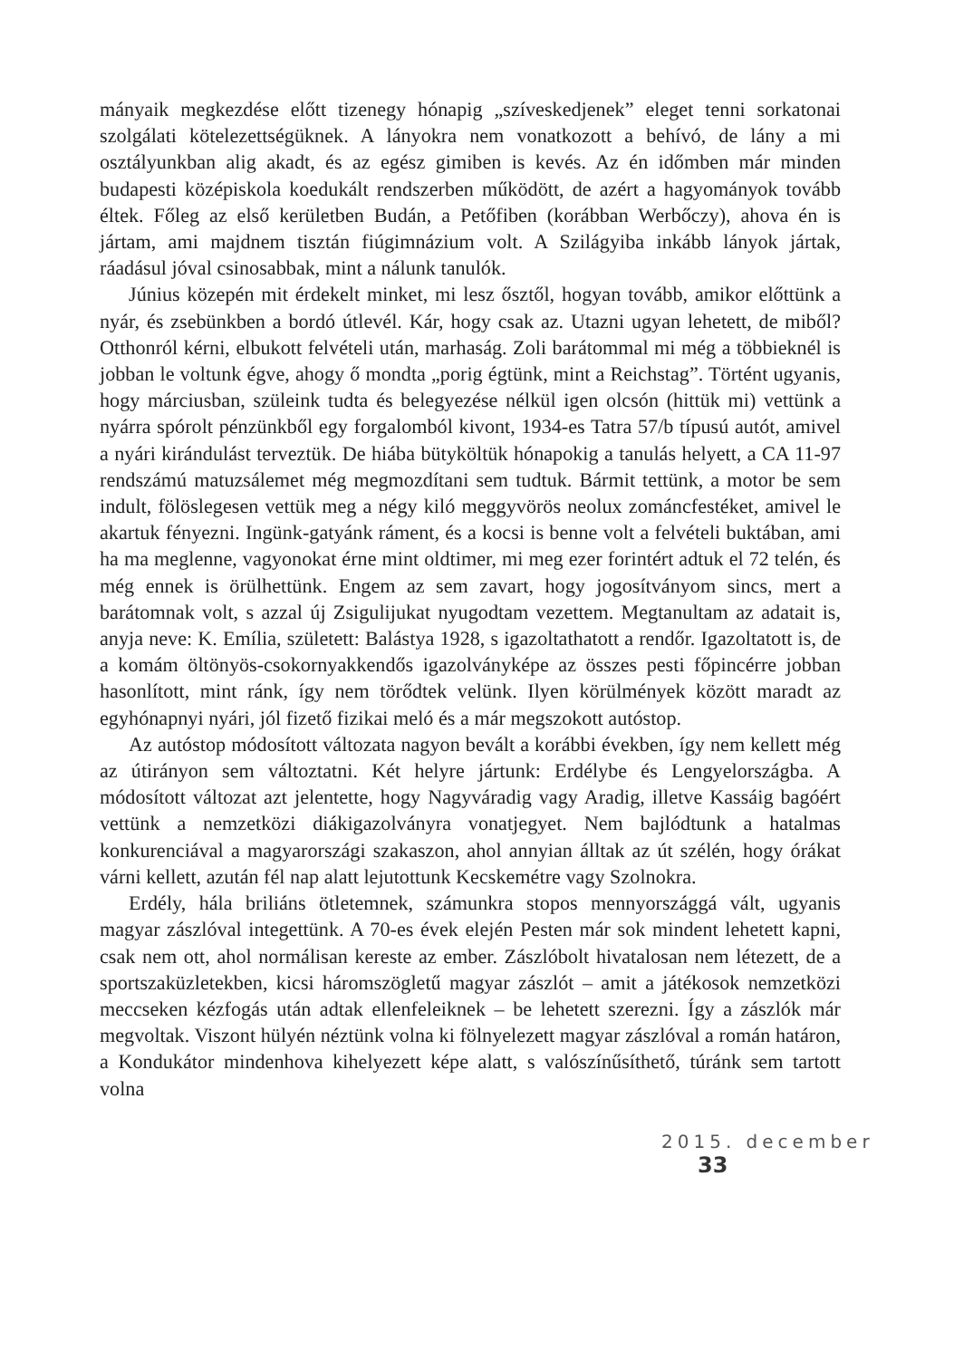mányaik megkezdése előtt tizenegy hónapig „szíveskedjenek” eleget tenni sorkatonai szolgálati kötelezettségüknek. A lányokra nem vonatkozott a behívó, de lány a mi osztályunkban alig akadt, és az egész gimiben is kevés. Az én időmben már minden budapesti középiskola koedukált rendszerben működött, de azért a hagyományok tovább éltek. Főleg az első kerületben Budán, a Petőfiben (korábban Werbőczy), ahova én is jártam, ami majdnem tisztán fiúgimnázium volt. A Szilágyiba inkább lányok jártak, ráadásul jóval csinosabbak, mint a nálunk tanulók.
Június közepén mit érdekelt minket, mi lesz ősztől, hogyan tovább, amikor előttünk a nyár, és zsebünkben a bordó útlevél. Kár, hogy csak az. Utazni ugyan lehetett, de miből? Otthonról kérni, elbukott felvételi után, marhaság. Zoli barátommal mi még a többieknél is jobban le voltunk égve, ahogy ő mondta „porig égtünk, mint a Reichstag”. Történt ugyanis, hogy márciusban, szüleink tudta és belegyezése nélkül igen olcsón (hittük mi) vettünk a nyárra spórolt pénzünkből egy forgalomból kivont, 1934-es Tatra 57/b típusú autót, amivel a nyári kirándulást terveztük. De hiába bütyköltük hónapokig a tanulás helyett, a CA 11-97 rendszámú matuzsálemet még megmozdítani sem tudtuk. Bármit tettünk, a motor be sem indult, fölöslegesen vettük meg a négy kiló meggyvörös neolux zománcfestéket, amivel le akartuk fényezni. Ingünk-gatyánk rá­ment, és a kocsi is benne volt a felvételi buktában, ami ha ma meglenne, vagyonokat érne mint oldtimer, mi meg ezer forintért adtuk el 72 telén, és még ennek is örülhettünk. Engem az sem zavart, hogy jogosítványom sincs, mert a barátomnak volt, s azzal új Zsigulijukat nyugodtam vezettem. Megtanultam az adatait is, anyja neve: K. Emília, született: Balástya 1928, s igazoltathatott a rendőr. Igazoltatott is, de a komám öltönyös-csokornyakkendős igazolványképe az összes pesti főpincérre jobban hasonlított, mint ránk, így nem törődtek velünk. Ilyen körülmények között maradt az egyhónapnyi nyári, jól fizető fizikai meló és a már megszokott autóstop.
Az autóstop módosított változata nagyon bevált a korábbi években, így nem kellett még az útirányon sem változtatni. Két helyre jártunk: Erdélybe és Lengyelországba. A módosított változat azt jelentette, hogy Nagyváradig vagy Aradig, illetve Kassáig bagóért vettünk a nemzetközi diákigazolványra vonatjegyet. Nem bajlódtunk a hatalmas konkurenciával a magyarországi szakaszon, ahol annyian álltak az út szélén, hogy órákat várni kellett, azután fél nap alatt lejutottunk Kecskemétre vagy Szolnokra.
Erdély, hála briliáns ötletemnek, számunkra stopos mennyországgá vált, ugyanis magyar zászlóval integettünk. A 70-es évek elején Pesten már sok mindent lehetett kapni, csak nem ott, ahol normálisan kereste az ember. Zászlóbolt hivatalosan nem létezett, de a sportszaküzletekben, kicsi háromszögletű magyar zászlót – amit a játékosok nemzetközi meccseken kézfogás után adtak ellenfeleiknek – be lehetett szerezni. Így a zászlók már megvoltak. Viszont hülyén néztünk volna ki fölnyelezett magyar zászlóval a román határon, a Kondukátor mindenhova kihelyezett képe alatt, s valószínűsíthető, túránk sem tartott volna
2015. december 33